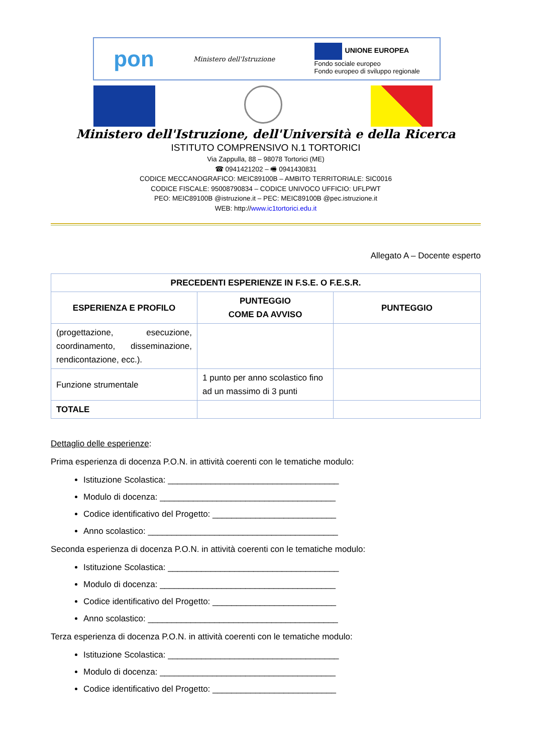pon Ministero dell'Istruzione UNIONE EUROPEA
Fondo sociale europeo
Fondo europeo di sviluppo regionale
Ministero dell'Istruzione, dell'Università e della Ricerca
ISTITUTO COMPRENSIVO N.1 TORTORICI
Via Zappulla, 88 – 98078 Tortorici (ME)
☎ 0941421202 – 🖷 0941430831
CODICE MECCANOGRAFICO: MEIC89100B – AMBITO TERRITORIALE: SIC0016
CODICE FISCALE: 95008790834 – CODICE UNIVOCO UFFICIO: UFLPWT
PEO: MEIC89100B @istruzione.it – PEC: MEIC89100B @pec.istruzione.it
WEB: http://www.ic1tortorici.edu.it
Allegato A – Docente esperto
| PRECEDENTI ESPERIENZE IN F.S.E. O F.E.S.R. | | |
| --- | --- | --- |
| ESPERIENZA E PROFILO | PUNTEGGIO COME DA AVVISO | PUNTEGGIO |
| (progettazione, esecuzione, coordinamento, disseminazione, rendicontazione, ecc.). | | |
| Funzione strumentale | 1 punto per anno scolastico fino ad un massimo di 3 punti | |
| TOTALE | | |
Dettaglio delle esperienze:
Prima esperienza di docenza P.O.N. in attività coerenti con le tematiche modulo:
Istituzione Scolastica: ____________________________________
Modulo di docenza: _____________________________________
Codice identificativo del Progetto: __________________________
Anno scolastico: ________________________________________
Seconda esperienza di docenza P.O.N. in attività coerenti con le tematiche modulo:
Istituzione Scolastica: ____________________________________
Modulo di docenza: _____________________________________
Codice identificativo del Progetto: __________________________
Anno scolastico: ________________________________________
Terza esperienza di docenza P.O.N. in attività coerenti con le tematiche modulo:
Istituzione Scolastica: ____________________________________
Modulo di docenza: _____________________________________
Codice identificativo del Progetto: __________________________